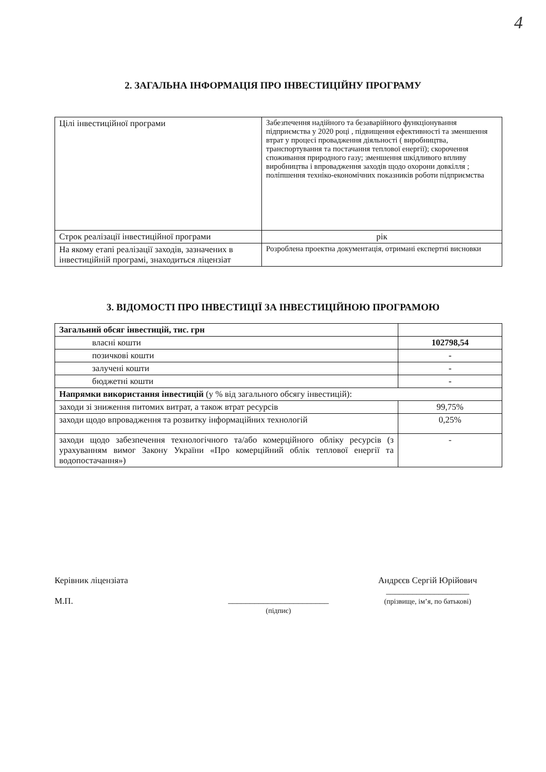4
2. ЗАГАЛЬНА ІНФОРМАЦІЯ ПРО ІНВЕСТИЦІЙНУ ПРОГРАМУ
| Цілі інвестиційної програми | Забезпечення надійного та безаварійного функціонування підприємства у 2020 році , підвищення ефективності та зменшення втрат у процесі провадження діяльності ( виробництва, транспортування та постачання теплової енергії); скорочення споживання природного газу; зменшення шкідливого впливу виробництва і впровадження заходів щодо охорони довкілля ; поліпшення техніко-економічних показників роботи підприємства |
| Строк реалізації інвестиційної програми | рік |
| На якому етапі реалізації заходів, зазначених в інвестиційній програмі, знаходиться ліцензіат | Розроблена проектна документація, отримані експертні висновки |
3. ВІДОМОСТІ ПРО ІНВЕСТИЦІЇ ЗА ІНВЕСТИЦІЙНОЮ ПРОГРАМОЮ
| Загальний обсяг інвестицій, тис. грн | |
| власні кошти | 102798,54 |
| позичкові кошти | - |
| залучені кошти | - |
| бюджетні кошти | - |
| Напрямки використання інвестицій (у % від загального обсягу інвестицій): | |
| заходи зі зниження питомих витрат, а також втрат ресурсів | 99,75% |
| заходи щодо впровадження та розвитку інформаційних технологій | 0,25% |
| заходи щодо забезпечення технологічного та/або комерційного обліку ресурсів (з урахуванням вимог Закону України «Про комерційний облік теплової енергії та водопостачання») | - |
Керівник ліцензіата
М.П.
_______________________
(підпис)
Андрєєв Сергій Юрійович
___________________
(прізвище, ім’я, по батькові)